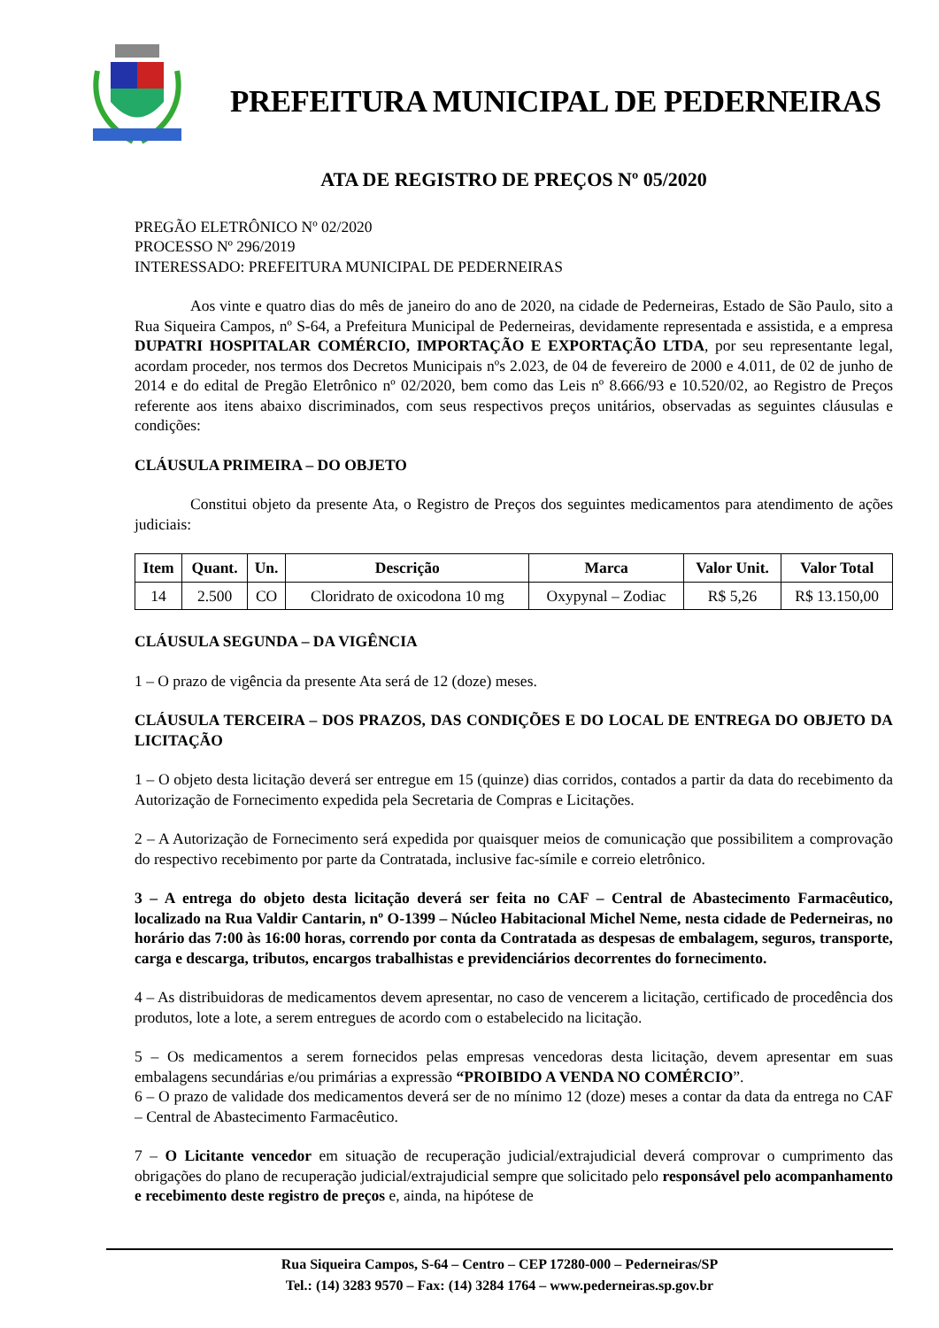PREFEITURA MUNICIPAL DE PEDERNEIRAS
ATA DE REGISTRO DE PREÇOS Nº 05/2020
PREGÃO ELETRÔNICO Nº 02/2020
PROCESSO Nº 296/2019
INTERESSADO: PREFEITURA MUNICIPAL DE PEDERNEIRAS
Aos vinte e quatro dias do mês de janeiro do ano de 2020, na cidade de Pederneiras, Estado de São Paulo, sito a Rua Siqueira Campos, nº S-64, a Prefeitura Municipal de Pederneiras, devidamente representada e assistida, e a empresa DUPATRI HOSPITALAR COMÉRCIO, IMPORTAÇÃO E EXPORTAÇÃO LTDA, por seu representante legal, acordam proceder, nos termos dos Decretos Municipais nºs 2.023, de 04 de fevereiro de 2000 e 4.011, de 02 de junho de 2014 e do edital de Pregão Eletrônico nº 02/2020, bem como das Leis nº 8.666/93 e 10.520/02, ao Registro de Preços referente aos itens abaixo discriminados, com seus respectivos preços unitários, observadas as seguintes cláusulas e condições:
CLÁUSULA PRIMEIRA – DO OBJETO
Constitui objeto da presente Ata, o Registro de Preços dos seguintes medicamentos para atendimento de ações judiciais:
| Item | Quant. | Un. | Descrição | Marca | Valor Unit. | Valor Total |
| --- | --- | --- | --- | --- | --- | --- |
| 14 | 2.500 | CO | Cloridrato de oxicodona 10 mg | Oxypynal – Zodiac | R$ 5,26 | R$ 13.150,00 |
CLÁUSULA SEGUNDA – DA VIGÊNCIA
1 – O prazo de vigência da presente Ata será de 12 (doze) meses.
CLÁUSULA TERCEIRA – DOS PRAZOS, DAS CONDIÇÕES E DO LOCAL DE ENTREGA DO OBJETO DA LICITAÇÃO
1 – O objeto desta licitação deverá ser entregue em 15 (quinze) dias corridos, contados a partir da data do recebimento da Autorização de Fornecimento expedida pela Secretaria de Compras e Licitações.
2 – A Autorização de Fornecimento será expedida por quaisquer meios de comunicação que possibilitem a comprovação do respectivo recebimento por parte da Contratada, inclusive fac-símile e correio eletrônico.
3 – A entrega do objeto desta licitação deverá ser feita no CAF – Central de Abastecimento Farmacêutico, localizado na Rua Valdir Cantarin, nº O-1399 – Núcleo Habitacional Michel Neme, nesta cidade de Pederneiras, no horário das 7:00 às 16:00 horas, correndo por conta da Contratada as despesas de embalagem, seguros, transporte, carga e descarga, tributos, encargos trabalhistas e previdenciários decorrentes do fornecimento.
4 – As distribuidoras de medicamentos devem apresentar, no caso de vencerem a licitação, certificado de procedência dos produtos, lote a lote, a serem entregues de acordo com o estabelecido na licitação.
5 – Os medicamentos a serem fornecidos pelas empresas vencedoras desta licitação, devem apresentar em suas embalagens secundárias e/ou primárias a expressão “PROIBIDO A VENDA NO COMÉRCIO”.
6 – O prazo de validade dos medicamentos deverá ser de no mínimo 12 (doze) meses a contar da data da entrega no CAF – Central de Abastecimento Farmacêutico.
7 – O Licitante vencedor em situação de recuperação judicial/extrajudicial deverá comprovar o cumprimento das obrigações do plano de recuperação judicial/extrajudicial sempre que solicitado pelo responsável pelo acompanhamento e recebimento deste registro de preços e, ainda, na hipótese de
Rua Siqueira Campos, S-64 – Centro – CEP 17280-000 – Pederneiras/SP
Tel.: (14) 3283 9570 – Fax: (14) 3284 1764 – www.pederneiras.sp.gov.br